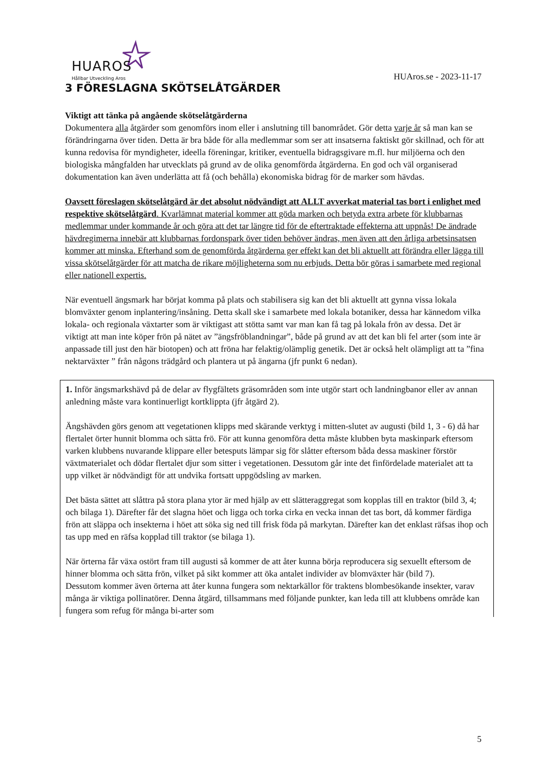HUAROS
Hållbar Utveckling Aros
HUAros.se - 2023-11-17
3 FÖRESLAGNA SKÖTSELÅTGÄRDER
Viktigt att tänka på angående skötselåtgärderna
Dokumentera alla åtgärder som genomförs inom eller i anslutning till banområdet. Gör detta varje år så man kan se förändringarna över tiden. Detta är bra både för alla medlemmar som ser att insatserna faktiskt gör skillnad, och för att kunna redovisa för myndigheter, ideella föreningar, kritiker, eventuella bidragsgivare m.fl. hur miljöerna och den biologiska mångfalden har utvecklats på grund av de olika genomförda åtgärderna. En god och väl organiserad dokumentation kan även underlätta att få (och behålla) ekonomiska bidrag för de marker som hävdas.
Oavsett föreslagen skötselåtgärd är det absolut nödvändigt att ALLT avverkat material tas bort i enlighet med respektive skötselåtgärd. Kvarlämnat material kommer att göda marken och betyda extra arbete för klubbarnas medlemmar under kommande år och göra att det tar längre tid för de eftertraktade effekterna att uppnås! De ändrade hävdregimerna innebär att klubbarnas fordonspark över tiden behöver ändras, men även att den årliga arbetsinsatsen kommer att minska. Efterhand som de genomförda åtgärderna ger effekt kan det bli aktuellt att förändra eller lägga till vissa skötselåtgärder för att matcha de rikare möjligheterna som nu erbjuds. Detta bör göras i samarbete med regional eller nationell expertis.
När eventuell ängsmark har börjat komma på plats och stabilisera sig kan det bli aktuellt att gynna vissa lokala blomväxter genom inplantering/insåning. Detta skall ske i samarbete med lokala botaniker, dessa har kännedom vilka lokala- och regionala växtarter som är viktigast att stötta samt var man kan få tag på lokala frön av dessa. Det är viktigt att man inte köper frön på nätet av ”ängsfröblandningar”, både på grund av att det kan bli fel arter (som inte är anpassade till just den här biotopen) och att fröna har felaktig/olämplig genetik. Det är också helt olämpligt att ta ”fina nektarväxter ” från någons trädgård och plantera ut på ängarna (jfr punkt 6 nedan).
1. Inför ängsmarkshävd på de delar av flygfältets gräsområden som inte utgör start och landningbanor eller av annan anledning måste vara kontinuerligt kortklippta (jfr åtgärd 2).
Ängshävden görs genom att vegetationen klipps med skärande verktyg i mitten-slutet av augusti (bild 1, 3 - 6) då har flertalet örter hunnit blomma och sätta frö. För att kunna genomföra detta måste klubben byta maskinpark eftersom varken klubbens nuvarande klippare eller betesputs lämpar sig för slåtter eftersom båda dessa maskiner förstör växtmaterialet och dödar flertalet djur som sitter i vegetationen. Dessutom går inte det finfördelade materialet att ta upp vilket är nödvändigt för att undvika fortsatt uppgödsling av marken.
Det bästa sättet att slåttra på stora plana ytor är med hjälp av ett slätteraggregat som kopplas till en traktor (bild 3, 4; och bilaga 1). Därefter får det slagna höet och ligga och torka cirka en vecka innan det tas bort, då kommer färdiga frön att släppa och insekterna i höet att söka sig ned till frisk föda på markytan. Därefter kan det enklast räfsas ihop och tas upp med en räfsa kopplad till traktor (se bilaga 1).
När örterna får växa ostört fram till augusti så kommer de att åter kunna börja reproducera sig sexuellt eftersom de hinner blomma och sätta frön, vilket på sikt kommer att öka antalet individer av blomväxter här (bild 7).
Dessutom kommer även örterna att åter kunna fungera som nektarkällor för traktens blombesökande insekter, varav många är viktiga pollinatörer. Denna åtgärd, tillsammans med följande punkter, kan leda till att klubbens område kan fungera som refug för många bi-arter som
5